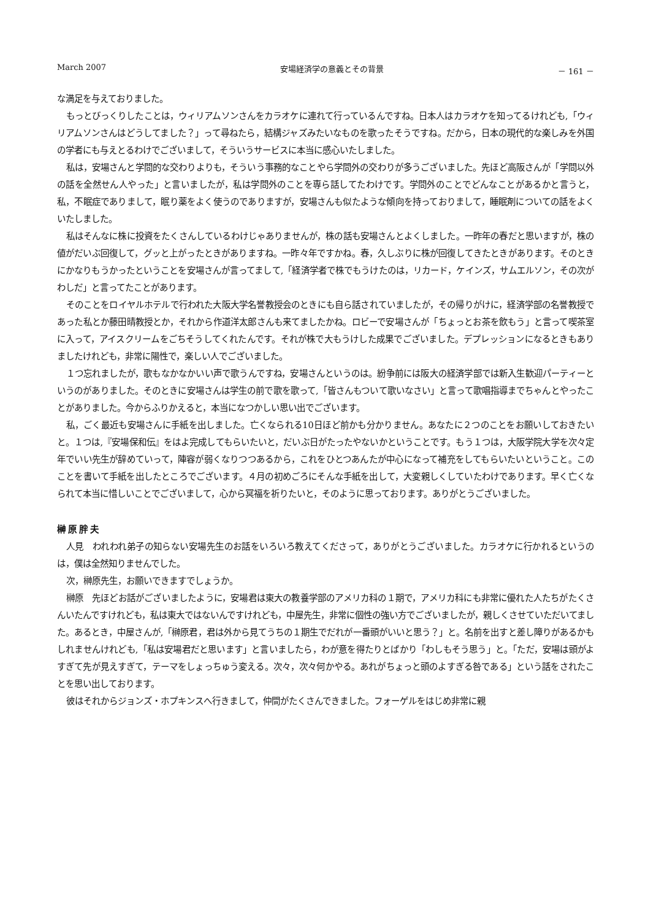March 2007 安場経済学の意義とその背景 － 161 －
な満足を与えておりました。
もっとびっくりしたことは，ウィリアムソンさんをカラオケに連れて行っているんですね。日本人はカラオケを知ってるけれども,「ウィリアムソンさんはどうしてました？」って尋ねたら，結構ジャズみたいなものを歌ったそうですね。だから，日本の現代的な楽しみを外国の学者にも与えとるわけでございまして，そういうサービスに本当に感心いたしました。
私は，安場さんと学問的な交わりよりも，そういう事務的なことやら学問外の交わりが多うございました。先ほど高阪さんが「学問以外の話を全然せん人やった」と言いましたが，私は学問外のことを専ら話してたわけです。学問外のことでどんなことがあるかと言うと，私，不眠症でありまして，眠り薬をよく使うのでありますが，安場さんも似たような傾向を持っておりまして，睡眠剤についての話をよくいたしました。
私はそんなに株に投資をたくさんしているわけじゃありませんが，株の話も安場さんとよくしました。一昨年の春だと思いますが，株の値がだいぶ回復して，グッと上がったときがありますね。一昨々年ですかね。春，久しぶりに株が回復してきたときがあります。そのときにかなりもうかったということを安場さんが言ってまして,「経済学者で株でもうけたのは，リカード，ケインズ，サムエルソン，その次がわしだ」と言ってたことがあります。
そのことをロイヤルホテルで行われた大阪大学名誉教授会のときにも自ら話されていましたが，その帰りがけに，経済学部の名誉教授であった私とか藤田晴教授とか，それから作道洋太郎さんも来てましたかね。ロビーで安場さんが「ちょっとお茶を飲もう」と言って喫茶室に入って，アイスクリームをごちそうしてくれたんです。それが株で大もうけした成果でございました。デプレッションになるときもありましたけれども，非常に陽性で，楽しい人でございました。
１つ忘れましたが，歌もなかなかいい声で歌うんですね，安場さんというのは。紛争前には阪大の経済学部では新入生歓迎パーティーというのがありました。そのときに安場さんは学生の前で歌を歌って,「皆さんもついて歌いなさい」と言って歌唱指導までちゃんとやったことがありました。今からふりかえると，本当になつかしい思い出でございます。
私，ごく最近も安場さんに手紙を出しました。亡くなられる10日ほど前かも分かりません。あなたに２つのことをお願いしておきたいと。１つは,『安場保和伝』をはよ完成してもらいたいと，だいぶ日がたったやないかということです。もう１つは，大阪学院大学を次々定年でいい先生が辞めていって，陣容が弱くなりつつあるから，これをひとつあんたが中心になって補充をしてもらいたいということ。このことを書いて手紙を出したところでございます。４月の初めごろにそんな手紙を出して，大変親しくしていたわけであります。早く亡くなられて本当に惜しいことでございまして，心から冥福を祈りたいと，そのように思っております。ありがとうございました。
榊原胖夫
人見　われわれ弟子の知らない安場先生のお話をいろいろ教えてくださって，ありがとうございました。カラオケに行かれるというのは，僕は全然知りませんでした。
次，榊原先生，お願いできますでしょうか。
榊原　先ほどお話がございましたように，安場君は東大の教養学部のアメリカ科の１期で，アメリカ科にも非常に優れた人たちがたくさんいたんですけれども，私は東大ではないんですけれども，中屋先生，非常に個性の強い方でございましたが，親しくさせていただいてました。あるとき，中屋さんが,「榊原君，君は外から見てうちの１期生でだれが一番頭がいいと思う？」と。名前を出すと差し障りがあるかもしれませんけれども,「私は安場君だと思います」と言いましたら，わが意を得たりとばかり「わしもそう思う」と。「ただ，安場は頭がよすぎて先が見えすぎて，テーマをしょっちゅう変える。次々，次々何かやる。あれがちょっと頭のよすぎる咎である」という話をされたことを思い出しております。
彼はそれからジョンズ・ホプキンスへ行きまして，仲間がたくさんできました。フォーゲルをはじめ非常に親